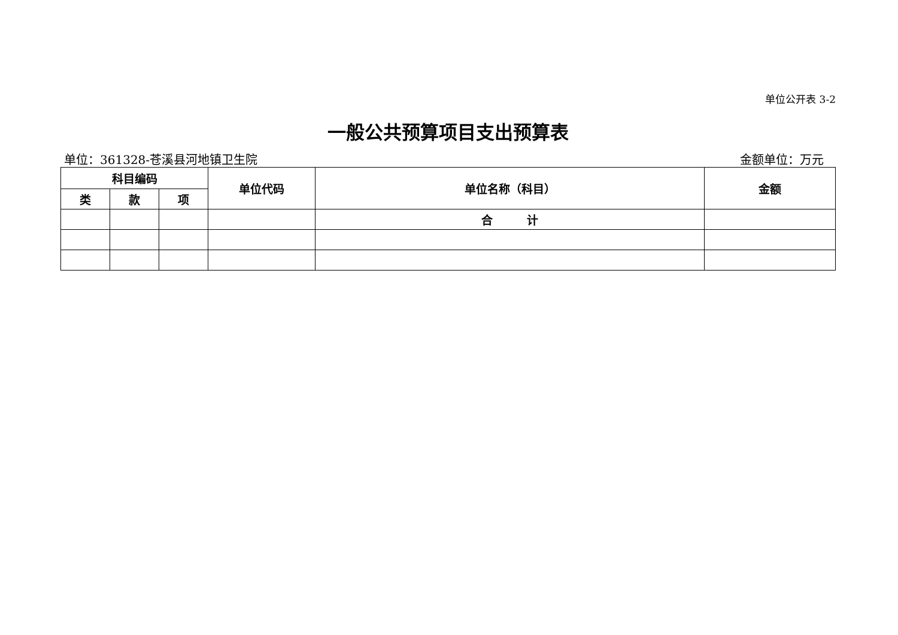单位公开表 3-2
一般公共预算项目支出预算表
单位：361328-苍溪县河地镇卫生院 金额单位：万元
| 科目编码 | | | 单位代码 | 单位名称（科目） | 金额 |
| --- | --- | --- | --- | --- | --- |
| 类 | 款 | 项 | | | |
| | | | | 合 计 | |